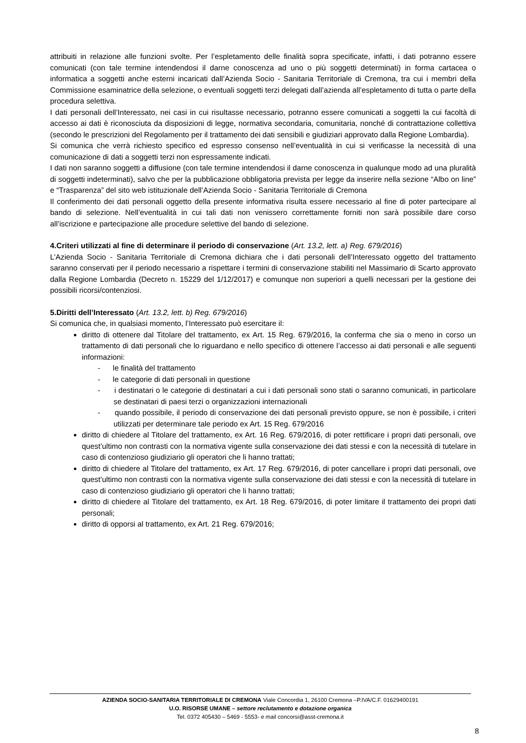attribuiti in relazione alle funzioni svolte. Per l’espletamento delle finalità sopra specificate, infatti, i dati potranno essere comunicati (con tale termine intendendosi il darne conoscenza ad uno o più soggetti determinati) in forma cartacea o informatica a soggetti anche esterni incaricati dall’Azienda Socio - Sanitaria Territoriale di Cremona, tra cui i membri della Commissione esaminatrice della selezione, o eventuali soggetti terzi delegati dall’azienda all’espletamento di tutta o parte della procedura selettiva.
I dati personali dell’Interessato, nei casi in cui risultasse necessario, potranno essere comunicati a soggetti la cui facoltà di accesso ai dati è riconosciuta da disposizioni di legge, normativa secondaria, comunitaria, nonché di contrattazione collettiva (secondo le prescrizioni del Regolamento per il trattamento dei dati sensibili e giudiziari approvato dalla Regione Lombardia).
Si comunica che verrà richiesto specifico ed espresso consenso nell’eventualità in cui si verificasse la necessità di una comunicazione di dati a soggetti terzi non espressamente indicati.
I dati non saranno soggetti a diffusione (con tale termine intendendosi il darne conoscenza in qualunque modo ad una pluralità di soggetti indeterminati), salvo che per la pubblicazione obbligatoria prevista per legge da inserire nella sezione “Albo on line” e “Trasparenza” del sito web istituzionale dell’Azienda Socio - Sanitaria Territoriale di Cremona
Il conferimento dei dati personali oggetto della presente informativa risulta essere necessario al fine di poter partecipare al bando di selezione. Nell’eventualità in cui tali dati non venissero correttamente forniti non sarà possibile dare corso all’iscrizione e partecipazione alle procedure selettive del bando di selezione.
4.Criteri utilizzati al fine di determinare il periodo di conservazione (Art. 13.2, lett. a) Reg. 679/2016)
L’Azienda Socio - Sanitaria Territoriale di Cremona dichiara che i dati personali dell’Interessato oggetto del trattamento saranno conservati per il periodo necessario a rispettare i termini di conservazione stabiliti nel Massimario di Scarto approvato dalla Regione Lombardia (Decreto n. 15229 del 1/12/2017) e comunque non superiori a quelli necessari per la gestione dei possibili ricorsi/contenziosi.
5.Diritti dell’Interessato (Art. 13.2, lett. b) Reg. 679/2016)
Si comunica che, in qualsiasi momento, l’Interessato può esercitare il:
diritto di ottenere dal Titolare del trattamento, ex Art. 15 Reg. 679/2016, la conferma che sia o meno in corso un trattamento di dati personali che lo riguardano e nello specifico di ottenere l’accesso ai dati personali e alle seguenti informazioni:
- le finalità del trattamento
- le categorie di dati personali in questione
- i destinatari o le categorie di destinatari a cui i dati personali sono stati o saranno comunicati, in particolare se destinatari di paesi terzi o organizzazioni internazionali
- quando possibile, il periodo di conservazione dei dati personali previsto oppure, se non è possibile, i criteri utilizzati per determinare tale periodo ex Art. 15 Reg. 679/2016
diritto di chiedere al Titolare del trattamento, ex Art. 16 Reg. 679/2016, di poter rettificare i propri dati personali, ove quest’ultimo non contrasti con la normativa vigente sulla conservazione dei dati stessi e con la necessità di tutelare in caso di contenzioso giudiziario gli operatori che li hanno trattati;
diritto di chiedere al Titolare del trattamento, ex Art. 17 Reg. 679/2016, di poter cancellare i propri dati personali, ove quest’ultimo non contrasti con la normativa vigente sulla conservazione dei dati stessi e con la necessità di tutelare in caso di contenzioso giudiziario gli operatori che li hanno trattati;
diritto di chiedere al Titolare del trattamento, ex Art. 18 Reg. 679/2016, di poter limitare il trattamento dei propri dati personali;
diritto di opporsi al trattamento, ex Art. 21 Reg. 679/2016;
AZIENDA SOCIO-SANITARIA TERRITORIALE DI CREMONA Viale Concordia 1, 26100 Cremona –P.IVA/C.F. 01629400191
U.O. RISORSE UMANE – settore reclutamento e dotazione organica
Tel. 0372 405430 – 5469 - 5553- e mail concorsi@asst-cremona.it
8